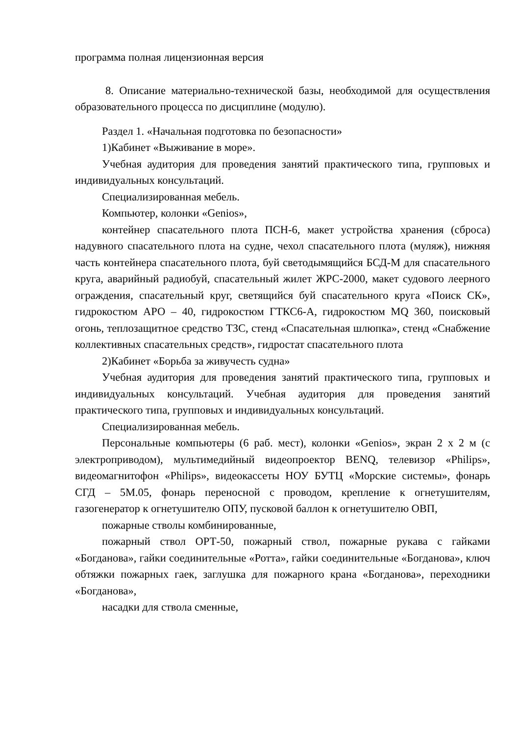программа полная лицензионная версия
8. Описание материально-технической базы, необходимой для осуществления образовательного процесса по дисциплине (модулю).
Раздел 1. «Начальная подготовка по безопасности»
1)Кабинет «Выживание в море».
Учебная аудитория для проведения занятий практического типа, групповых и индивидуальных консультаций.
Специализированная мебель.
Компьютер, колонки «Genios»,
контейнер спасательного плота ПСН-6, макет устройства хранения (сброса) надувного спасательного плота на судне, чехол спасательного плота (муляж), нижняя часть контейнера спасательного плота, буй светодымящийся БСД-М для спасательного круга, аварийный радиобуй, спасательный жилет ЖРС-2000, макет судового леерного ограждения, спасательный круг, светящийся буй спасательного круга «Поиск СК», гидрокостюм АРО – 40, гидрокостюм ГТКС6-А, гидрокостюм MQ 360, поисковый огонь, теплозащитное средство ТЗС, стенд «Спасательная шлюпка», стенд «Снабжение коллективных спасательных средств», гидростат спасательного плота
2)Кабинет «Борьба за живучесть судна»
Учебная аудитория для проведения занятий практического типа, групповых и индивидуальных консультаций. Учебная аудитория для проведения занятий практического типа, групповых и индивидуальных консультаций.
Специализированная мебель.
Персональные компьютеры (6 раб. мест), колонки «Genios», экран 2 х 2 м (с электроприводом), мультимедийный видеопроектор BENQ, телевизор «Philips», видеомагнитофон «Philips», видеокассеты НОУ БУТЦ «Морские системы», фонарь СГД – 5М.05, фонарь переносной с проводом, крепление к огнетушителям, газогенератор к огнетушителю ОПУ, пусковой баллон к огнетушителю ОВП,
пожарные стволы комбинированные,
пожарный ствол ОРТ-50, пожарный ствол, пожарные рукава с гайками «Богданова», гайки соединительные «Ротта», гайки соединительные «Богданова», ключ обтяжки пожарных гаек, заглушка для пожарного крана «Богданова», переходники «Богданова»,
насадки для ствола сменные,